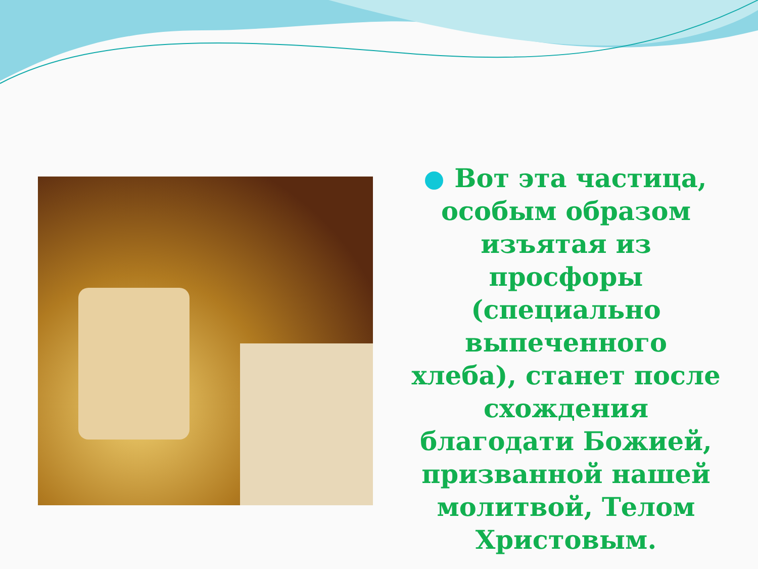Вот эта частица, особым образом изъятая из просфоры (специально выпеченного хлеба), станет после схождения благодати Божией, призванной нашей молитвой, Телом Христовым.